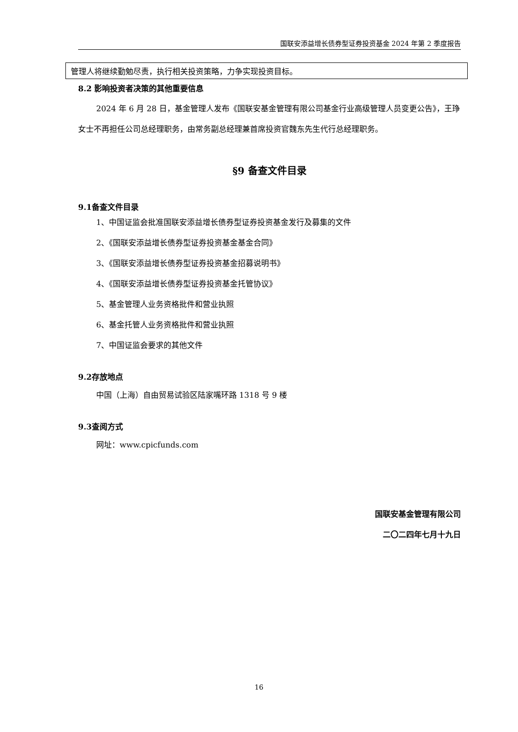国联安添益增长债券型证券投资基金 2024 年第 2 季度报告
管理人将继续勤勉尽责，执行相关投资策略，力争实现投资目标。
8.2 影响投资者决策的其他重要信息
2024 年 6 月 28 日，基金管理人发布《国联安基金管理有限公司基金行业高级管理人员变更公告》，王琤女士不再担任公司总经理职务，由常务副总经理兼首席投资官魏东先生代行总经理职务。
§9 备查文件目录
9.1备查文件目录
1、中国证监会批准国联安添益增长债券型证券投资基金发行及募集的文件
2、《国联安添益增长债券型证券投资基金基金合同》
3、《国联安添益增长债券型证券投资基金招募说明书》
4、《国联安添益增长债券型证券投资基金托管协议》
5、基金管理人业务资格批件和营业执照
6、基金托管人业务资格批件和营业执照
7、中国证监会要求的其他文件
9.2存放地点
中国（上海）自由贸易试验区陆家嘴环路 1318 号 9 楼
9.3查阅方式
网址：www.cpicfunds.com
国联安基金管理有限公司
二〇二四年七月十九日
16